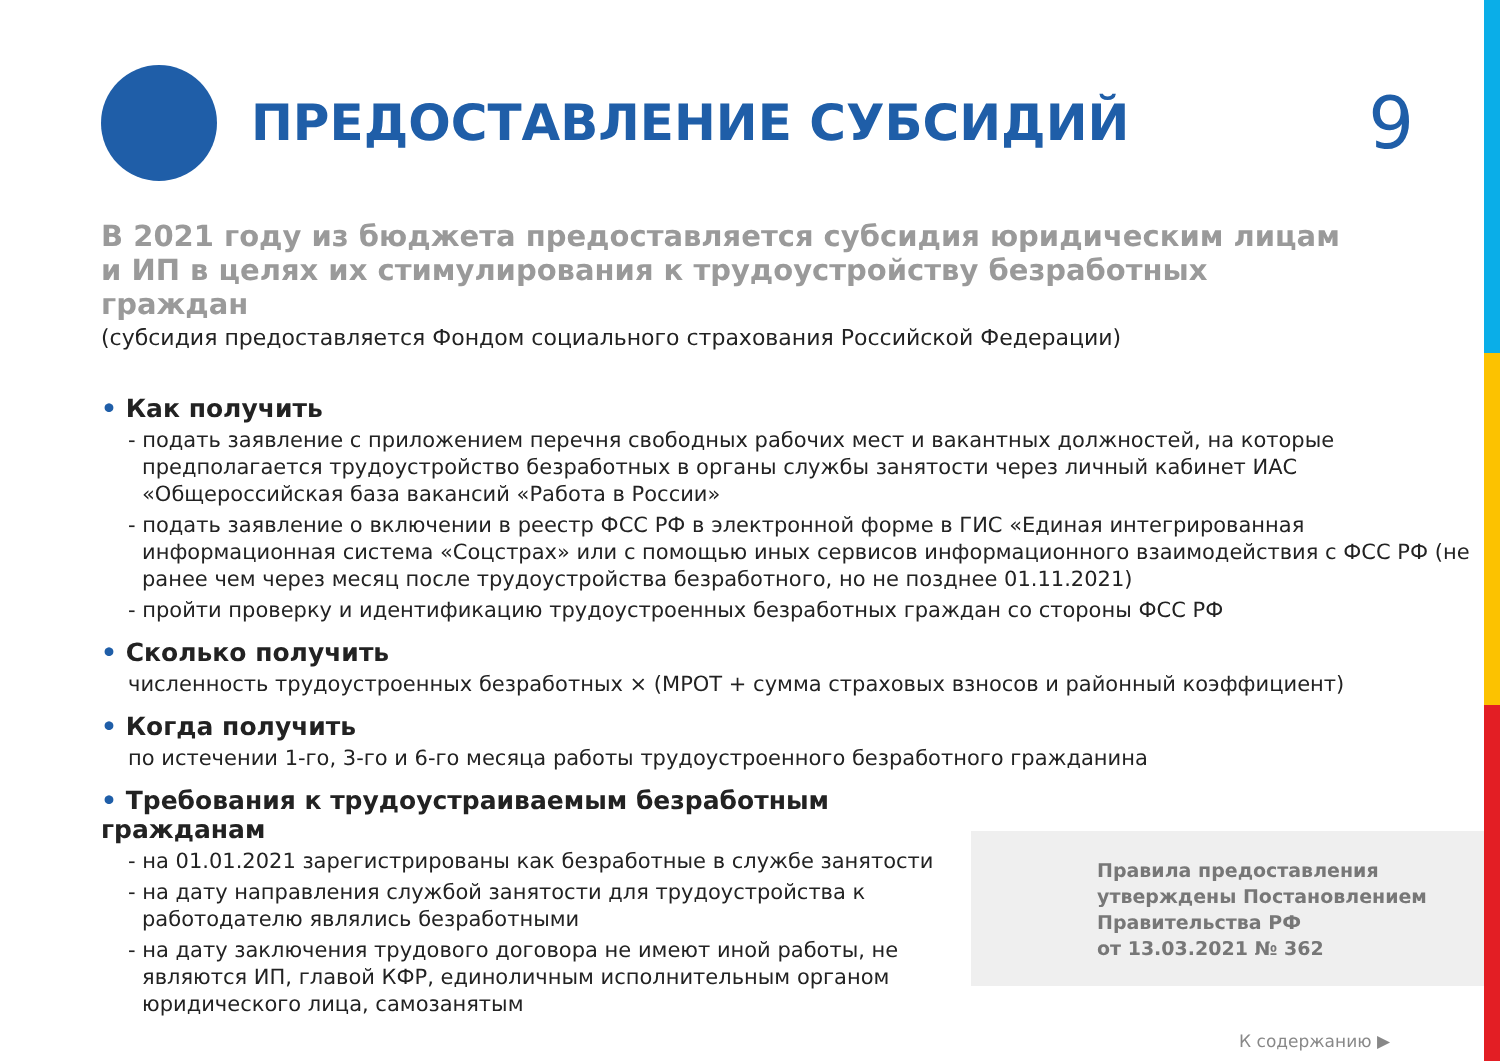ПРЕДОСТАВЛЕНИЕ СУБСИДИЙ
9
В 2021 году из бюджета предоставляется субсидия юридическим лицам и ИП в целях их стимулирования к трудоустройству безработных граждан
(субсидия предоставляется Фондом социального страхования Российской Федерации)
• Как получить
- подать заявление с приложением перечня свободных рабочих мест и вакантных должностей, на которые предполагается трудоустройство безработных в органы службы занятости через личный кабинет ИАС «Общероссийская база вакансий «Работа в России»
- подать заявление о включении в реестр ФСС РФ в электронной форме в ГИС «Единая интегрированная информационная система «Соцстрах» или с помощью иных сервисов информационного взаимодействия с ФСС РФ (не ранее чем через месяц после трудоустройства безработного, но не позднее 01.11.2021)
- пройти проверку и идентификацию трудоустроенных безработных граждан со стороны ФСС РФ
• Сколько получить
численность трудоустроенных безработных × (МРОТ + сумма страховых взносов и районный коэффициент)
• Когда получить
по истечении 1-го, 3-го и 6-го месяца работы трудоустроенного безработного гражданина
• Требования к трудоустраиваемым безработным гражданам
- на 01.01.2021 зарегистрированы как безработные в службе занятости
- на дату направления службой занятости для трудоустройства к работодателю являлись безработными
- на дату заключения трудового договора не имеют иной работы, не являются ИП, главой КФР, единоличным исполнительным органом юридического лица, самозанятым
Правила предоставления
утверждены Постановлением
Правительства РФ
от 13.03.2021 № 362
К содержанию ▶